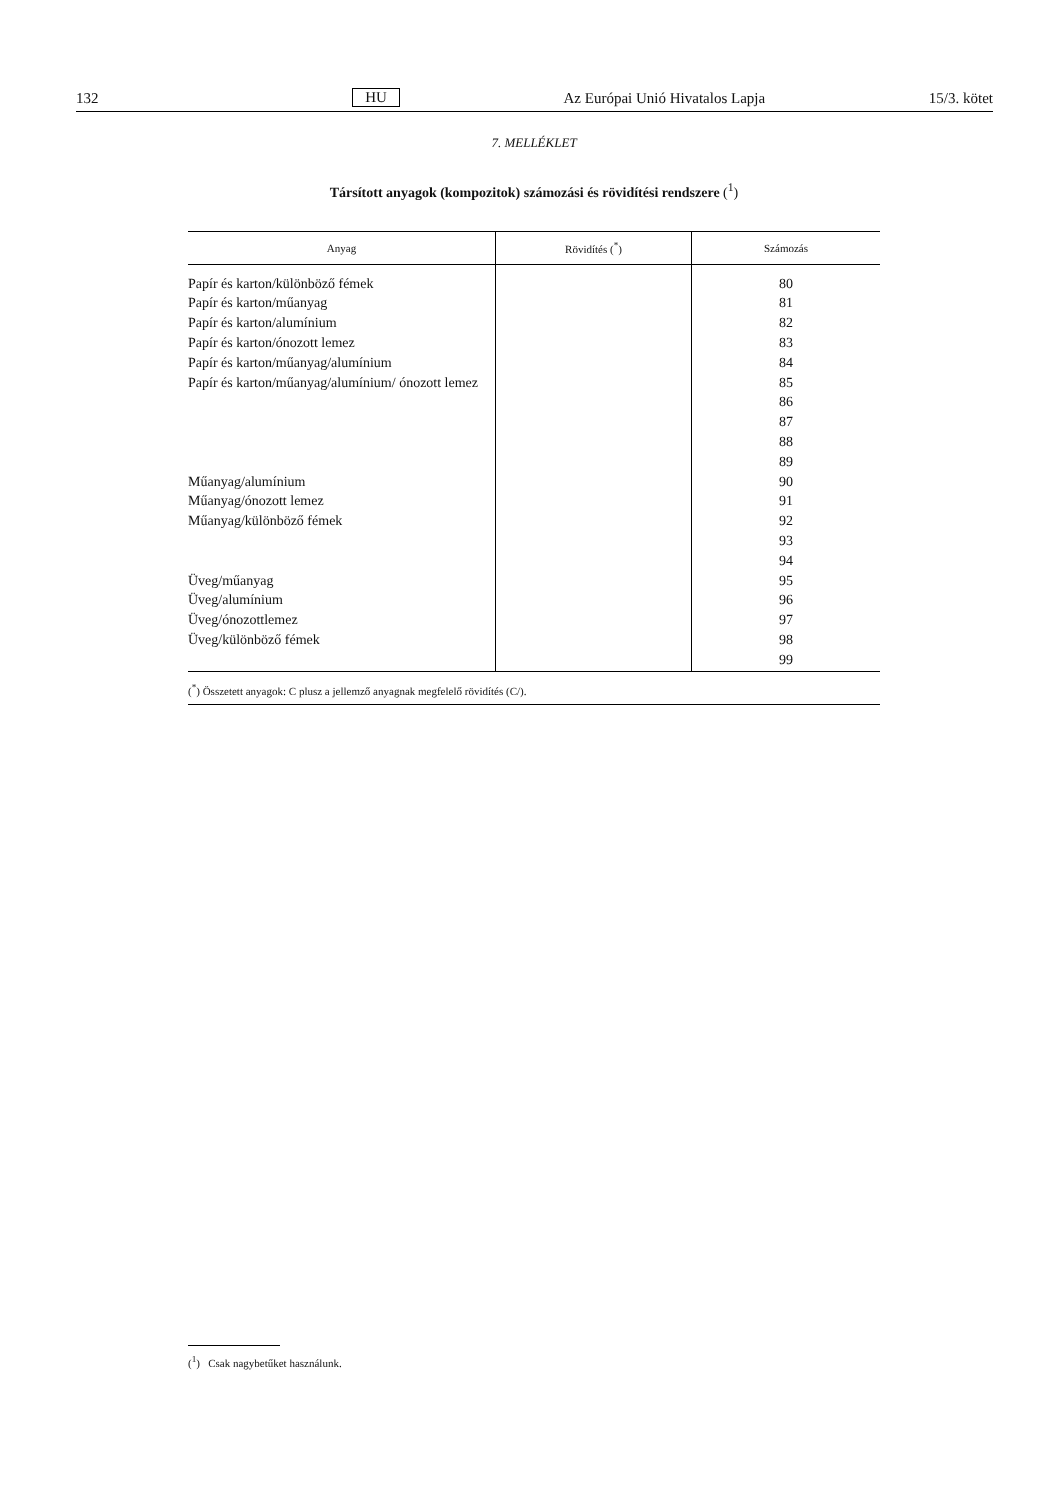132 HU Az Európai Unió Hivatalos Lapja 15/3. kötet
7. MELLÉKLET
Társított anyagok (kompozitok) számozási és rövidítési rendszere (<sup>1</sup>)
| Anyag | Rövidítés (<sup>*</sup>) | Számozás |
| --- | --- | --- |
| Papír és karton/különböző fémek | | 80 |
| Papír és karton/műanyag | | 81 |
| Papír és karton/alumínium | | 82 |
| Papír és karton/ónozott lemez | | 83 |
| Papír és karton/műanyag/alumínium | | 84 |
| Papír és karton/műanyag/alumínium/ ónozott lemez | | 85 |
| | | 86 |
| | | 87 |
| | | 88 |
| | | 89 |
| Műanyag/alumínium | | 90 |
| Műanyag/ónozott lemez | | 91 |
| Műanyag/különböző fémek | | 92 |
| | | 93 |
| | | 94 |
| Üveg/műanyag | | 95 |
| Üveg/alumínium | | 96 |
| Üveg/ónozottlemez | | 97 |
| Üveg/különböző fémek | | 98 |
| | | 99 |
(<sup>*</sup>) Összetett anyagok: C plusz a jellemző anyagnak megfelelő rövidítés (C/).
(<sup>1</sup>) Csak nagybetűket használunk.